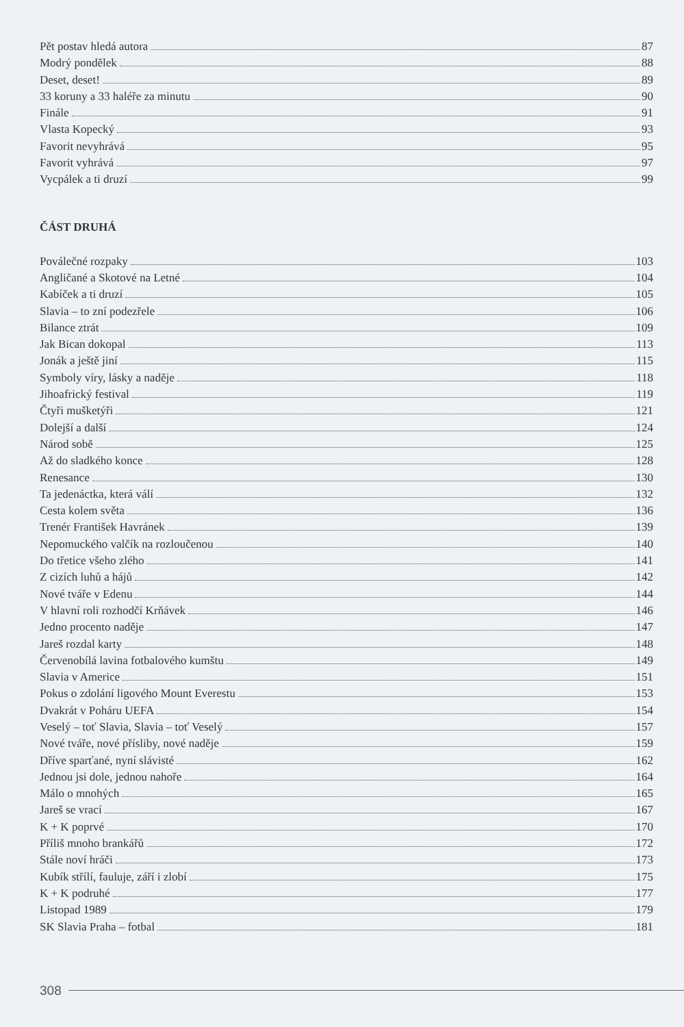Pět postav hledá autora 87
Modrý pondělek 88
Deset, deset! 89
33 koruny a 33 haléře za minutu 90
Finále 91
Vlasta Kopecký 93
Favorit nevyhrává 95
Favorit vyhrává 97
Vycpálek a ti druzí 99
ČÁST DRUHÁ
Poválečné rozpaky 103
Angličané a Skotové na Letné 104
Kabíček a ti druzí 105
Slavia – to zní podezřele 106
Bilance ztrát 109
Jak Bican dokopal 113
Jonák a ještě jiní 115
Symboly víry, lásky a naděje 118
Jihoafrický festival 119
Čtyři mušketýři 121
Dolejší a další 124
Národ sobě 125
Až do sladkého konce 128
Renesance 130
Ta jedenáctka, která válí 132
Cesta kolem světa 136
Trenér František Havránek 139
Nepomuckého valčík na rozloučenou 140
Do třetice všeho zlého 141
Z cizích luhů a hájů 142
Nové tváře v Edenu 144
V hlavní roli rozhodčí Krňávek 146
Jedno procento naděje 147
Jareš rozdal karty 148
Červenobílá lavina fotbalového kumštu 149
Slavia v Americe 151
Pokus o zdolání ligového Mount Everestu 153
Dvakrát v Poháru UEFA 154
Veselý – toť Slavia, Slavia – toť Veselý 157
Nové tváře, nové přísliby, nové naděje 159
Dříve sparťané, nyní slávisté 162
Jednou jsi dole, jednou nahoře 164
Málo o mnohých 165
Jareš se vrací 167
K + K poprvé 170
Příliš mnoho brankářů 172
Stále noví hráči 173
Kubík střílí, fauluje, září i zlobí 175
K + K podruhé 177
Listopad 1989 179
SK Slavia Praha – fotbal 181
308